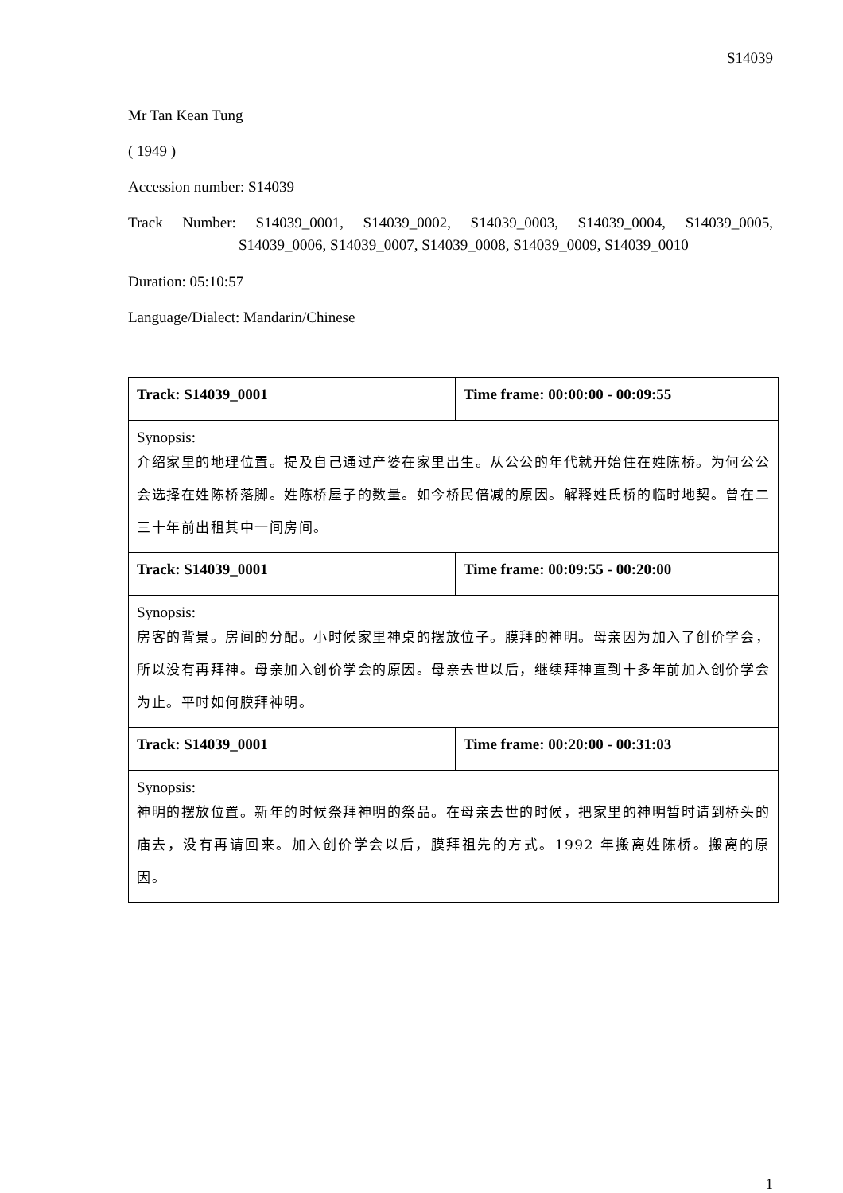S14039
Mr Tan Kean Tung
( 1949 )
Accession number: S14039
Track Number: S14039_0001, S14039_0002, S14039_0003, S14039_0004, S14039_0005,
S14039_0006, S14039_0007, S14039_0008, S14039_0009, S14039_0010
Duration: 05:10:57
Language/Dialect: Mandarin/Chinese
| Track: S14039_0001 | Time frame: 00:00:00 - 00:09:55 |
| Synopsis: 介绍家里的地理位置。提及自己通过产婆在家里出生。从公公的年代就开始住在姓陈桥。为何公公会选择在姓陈桥落脚。姓陈桥屋子的数量。如今桥民倍减的原因。解释姓氏桥的临时地契。曾在二三十年前出租其中一间房间。 | |
| Track: S14039_0001 | Time frame: 00:09:55 - 00:20:00 |
| Synopsis: 房客的背景。房间的分配。小时候家里神桌的摆放位子。膜拜的神明。母亲因为加入了创价学会，所以没有再拜神。母亲加入创价学会的原因。母亲去世以后，继续拜神直到十多年前加入创价学会为止。平时如何膜拜神明。 | |
| Track: S14039_0001 | Time frame: 00:20:00 - 00:31:03 |
| Synopsis: 神明的摆放位置。新年的时候祭拜神明的祭品。在母亲去世的时候，把家里的神明暂时请到桥头的庙去，没有再请回来。加入创价学会以后，膜拜祖先的方式。1992 年搬离姓陈桥。搬离的原因。 | |
1